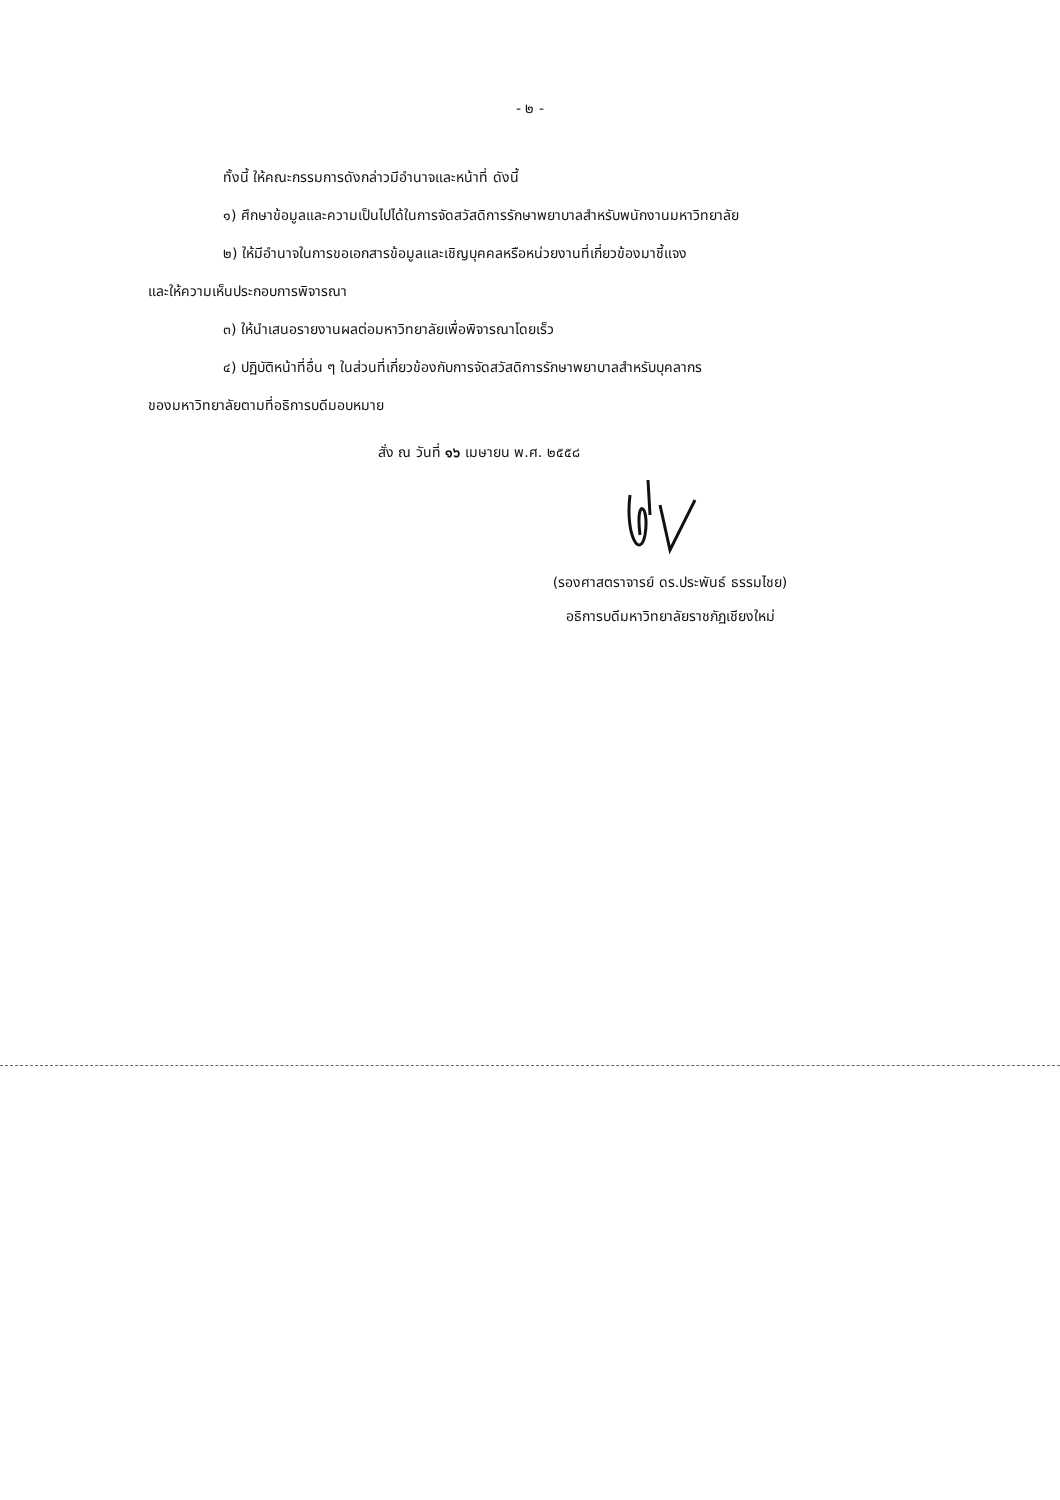- ๒ -
ทั้งนี้ ให้คณะกรรมการดังกล่าวมีอำนาจและหน้าที่ ดังนี้
๑) ศึกษาข้อมูลและความเป็นไปได้ในการจัดสวัสดิการรักษาพยาบาลสำหรับพนักงานมหาวิทยาลัย
๒) ให้มีอำนาจในการขอเอกสารข้อมูลและเชิญบุคคลหรือหน่วยงานที่เกี่ยวข้องมาชี้แจง
และให้ความเห็นประกอบการพิจารณา
๓) ให้นำเสนอรายงานผลต่อมหาวิทยาลัยเพื่อพิจารณาโดยเร็ว
๔) ปฏิบัติหน้าที่อื่น ๆ ในส่วนที่เกี่ยวข้องกับการจัดสวัสดิการรักษาพยาบาลสำหรับบุคลากร
ของมหาวิทยาลัยตามที่อธิการบดีมอบหมาย
สั่ง ณ วันที่ ๑๖ เมษายน พ.ศ. ๒๕๕๘
(รองศาสตราจารย์ ดร.ประพันธ์ ธรรมไชย)
อธิการบดีมหาวิทยาลัยราชภัฏเชียงใหม่